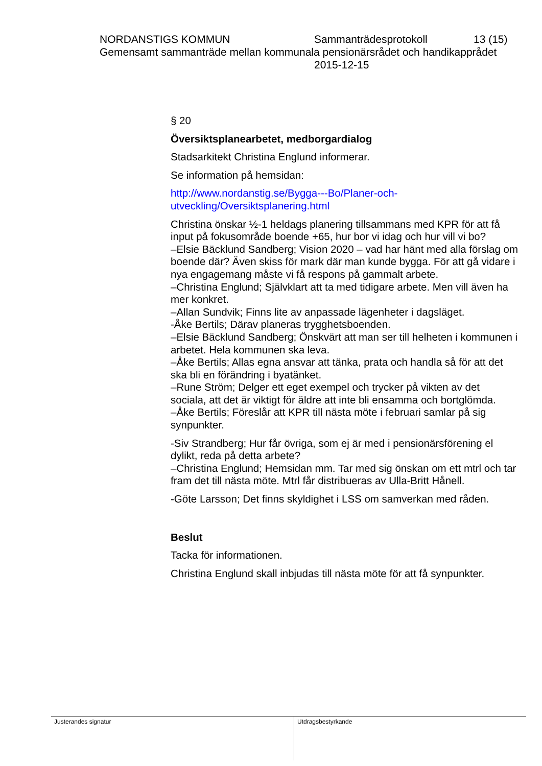NORDANSTIGS KOMMUN Sammanträdesprotokoll 13 (15)
Gemensamt sammanträde mellan kommunala pensionärsrådet och handikapprådet
2015-12-15
§ 20
Översiktsplanearbetet, medborgardialog
Stadsarkitekt Christina Englund informerar.
Se information på hemsidan:
http://www.nordanstig.se/Bygga---Bo/Planer-och-
utveckling/Oversiktsplanering.html
Christina önskar ½-1 heldags planering tillsammans med KPR för att få input på fokusområde boende +65, hur bor vi idag och hur vill vi bo?
–Elsie Bäcklund Sandberg; Vision 2020 – vad har hänt med alla förslag om boende där? Även skiss för mark där man kunde bygga. För att gå vidare i nya engagemang måste vi få respons på gammalt arbete.
–Christina Englund; Självklart att ta med tidigare arbete. Men vill även ha mer konkret.
–Allan Sundvik; Finns lite av anpassade lägenheter i dagsläget.
-Åke Bertils; Därav planeras trygghetsboenden.
–Elsie Bäcklund Sandberg; Önskvärt att man ser till helheten i kommunen i arbetet. Hela kommunen ska leva.
–Åke Bertils; Allas egna ansvar att tänka, prata och handla så för att det ska bli en förändring i byatänket.
–Rune Ström; Delger ett eget exempel och trycker på vikten av det sociala, att det är viktigt för äldre att inte bli ensamma och bortglömda.
–Åke Bertils; Föreslår att KPR till nästa möte i februari samlar på sig synpunkter.
-Siv Strandberg; Hur får övriga, som ej är med i pensionärsförening el dylikt, reda på detta arbete?
–Christina Englund; Hemsidan mm. Tar med sig önskan om ett mtrl och tar fram det till nästa möte. Mtrl får distribueras av Ulla-Britt Hånell.
-Göte Larsson; Det finns skyldighet i LSS om samverkan med råden.
Beslut
Tacka för informationen.
Christina Englund skall inbjudas till nästa möte för att få synpunkter.
Justerandes signatur
Utdragsbestyrkande